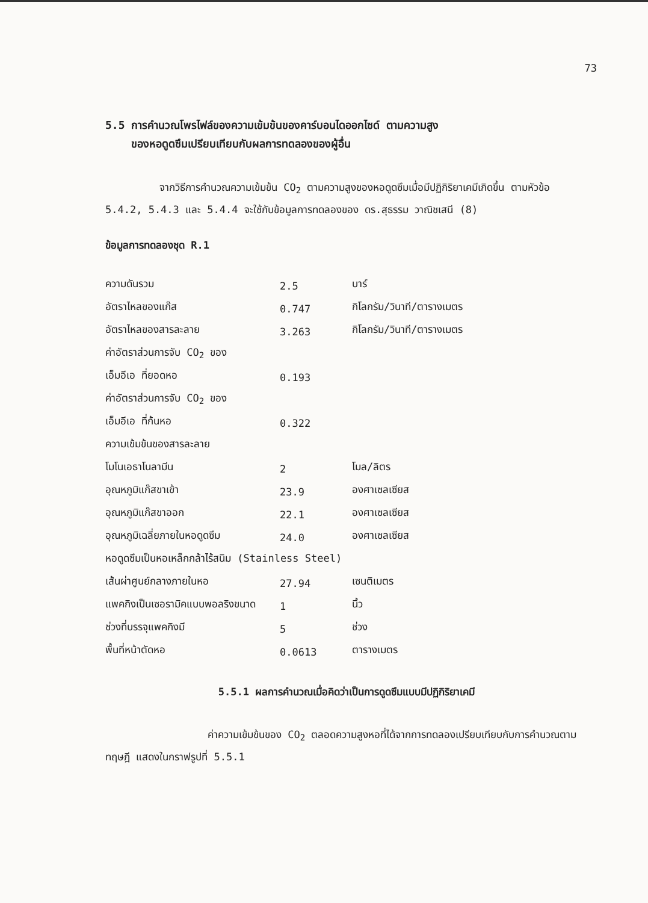73
5.5 การคำนวณโพรไฟล์ของความเข้มข้นของคาร์บอนไดออกไซด์ ตามความสูง
ของหอดูดซึมเปรียบเทียบกับผลการทดลองของผู้อื่น
จากวิธีการคำนวณความเข้มข้น CO<sub>2</sub> ตามความสูงของหอดูดซึมเมื่อมีปฏิกิริยาเคมีเกิดขึ้น ตามหัวข้อ 5.4.2, 5.4.3 และ 5.4.4 จะใช้กับข้อมูลการทดลองของ ดร.สุธรรม วาณิชเสนี (8)
ข้อมูลการทดลองชุด R.1
| ความดันรวม | 2.5 | บาร์ |
| อัตราไหลของแก๊ส | 0.747 | กิโลกรัม/วินาที/ตารางเมตร |
| อัตราไหลของสารละลาย | 3.263 | กิโลกรัม/วินาที/ตารางเมตร |
| ค่าอัตราส่วนการจับ CO<sub>2</sub> ของ | | |
| เอ็มอีเอ ที่ยอดหอ | 0.193 | |
| ค่าอัตราส่วนการจับ CO<sub>2</sub> ของ | | |
| เอ็มอีเอ ที่ก้นหอ | 0.322 | |
| ความเข้มข้นของสารละลาย | | |
| โมโนเอธาโนลามีน | 2 | โมล/ลิตร |
| อุณหภูมิแก๊สขาเข้า | 23.9 | องศาเซลเซียส |
| อุณหภูมิแก๊สขาออก | 22.1 | องศาเซลเซียส |
| อุณหภูมิเฉลี่ยภายในหอดูดซึม | 24.0 | องศาเซลเซียส |
| หอดูดซึมเป็นหอเหล็กกล้าไร้สนิม (Stainless Steel) | | |
| เส้นผ่าศูนย์กลางภายในหอ | 27.94 | เซนติเมตร |
| แพคกิงเป็นเซอรามิคแบบพอลริงขนาด | 1 | นิ้ว |
| ช่วงที่บรรจุแพคกิงมี | 5 | ช่วง |
| พื้นที่หน้าตัดหอ | 0.0613 | ตารางเมตร |
5.5.1 ผลการคำนวณเมื่อคิดว่าเป็นการดูดซึมแบบมีปฏิกิริยาเคมี
ค่าความเข้มข้นของ CO<sub>2</sub> ตลอดความสูงหอที่ได้จากการทดลองเปรียบเทียบกับการคำนวณตามทฤษฎี แสดงในกราฟรูปที่ 5.5.1